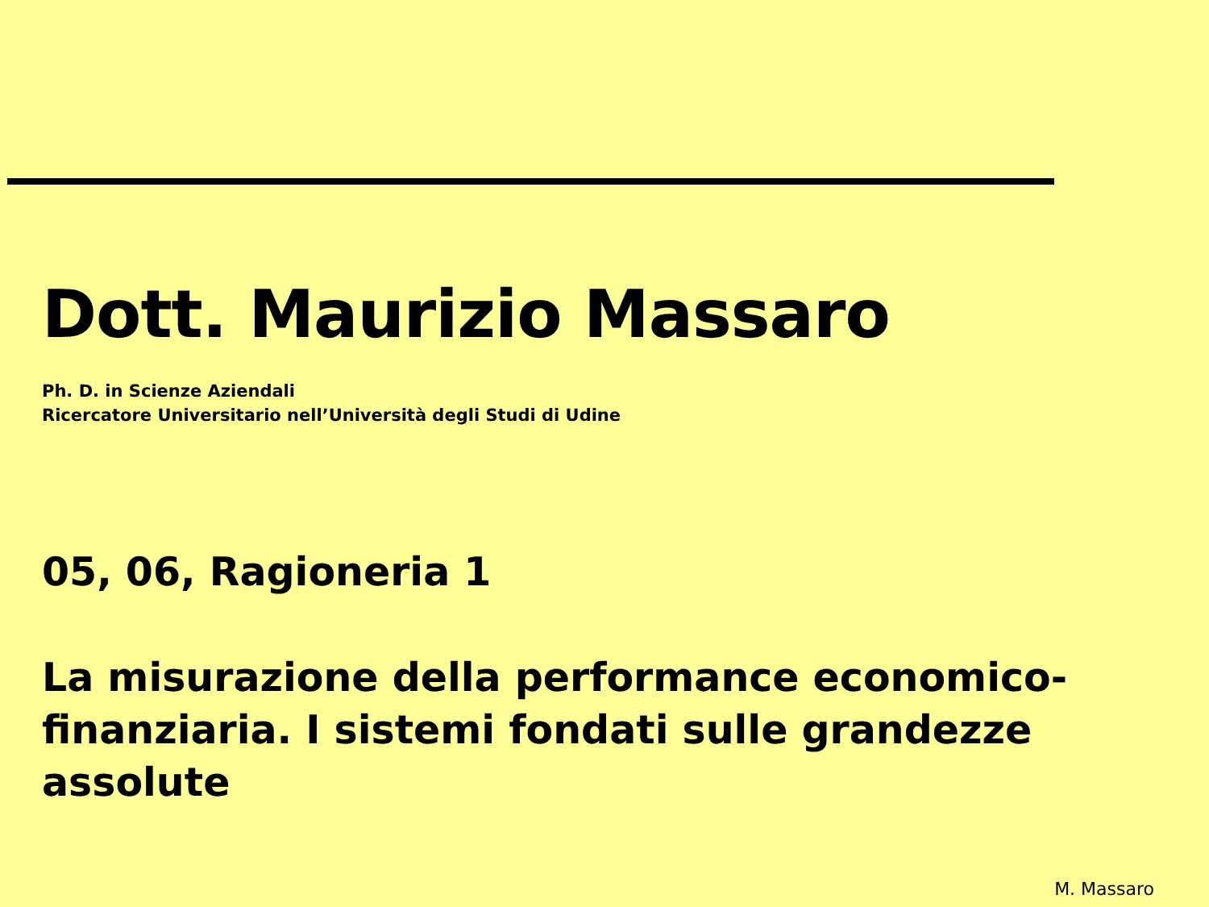Dott. Maurizio Massaro
Ph. D. in Scienze Aziendali
Ricercatore Universitario nell’Università degli Studi di Udine
05, 06, Ragioneria 1
La misurazione della performance economico-finanziaria. I sistemi fondati sulle grandezze assolute
M. Massaro